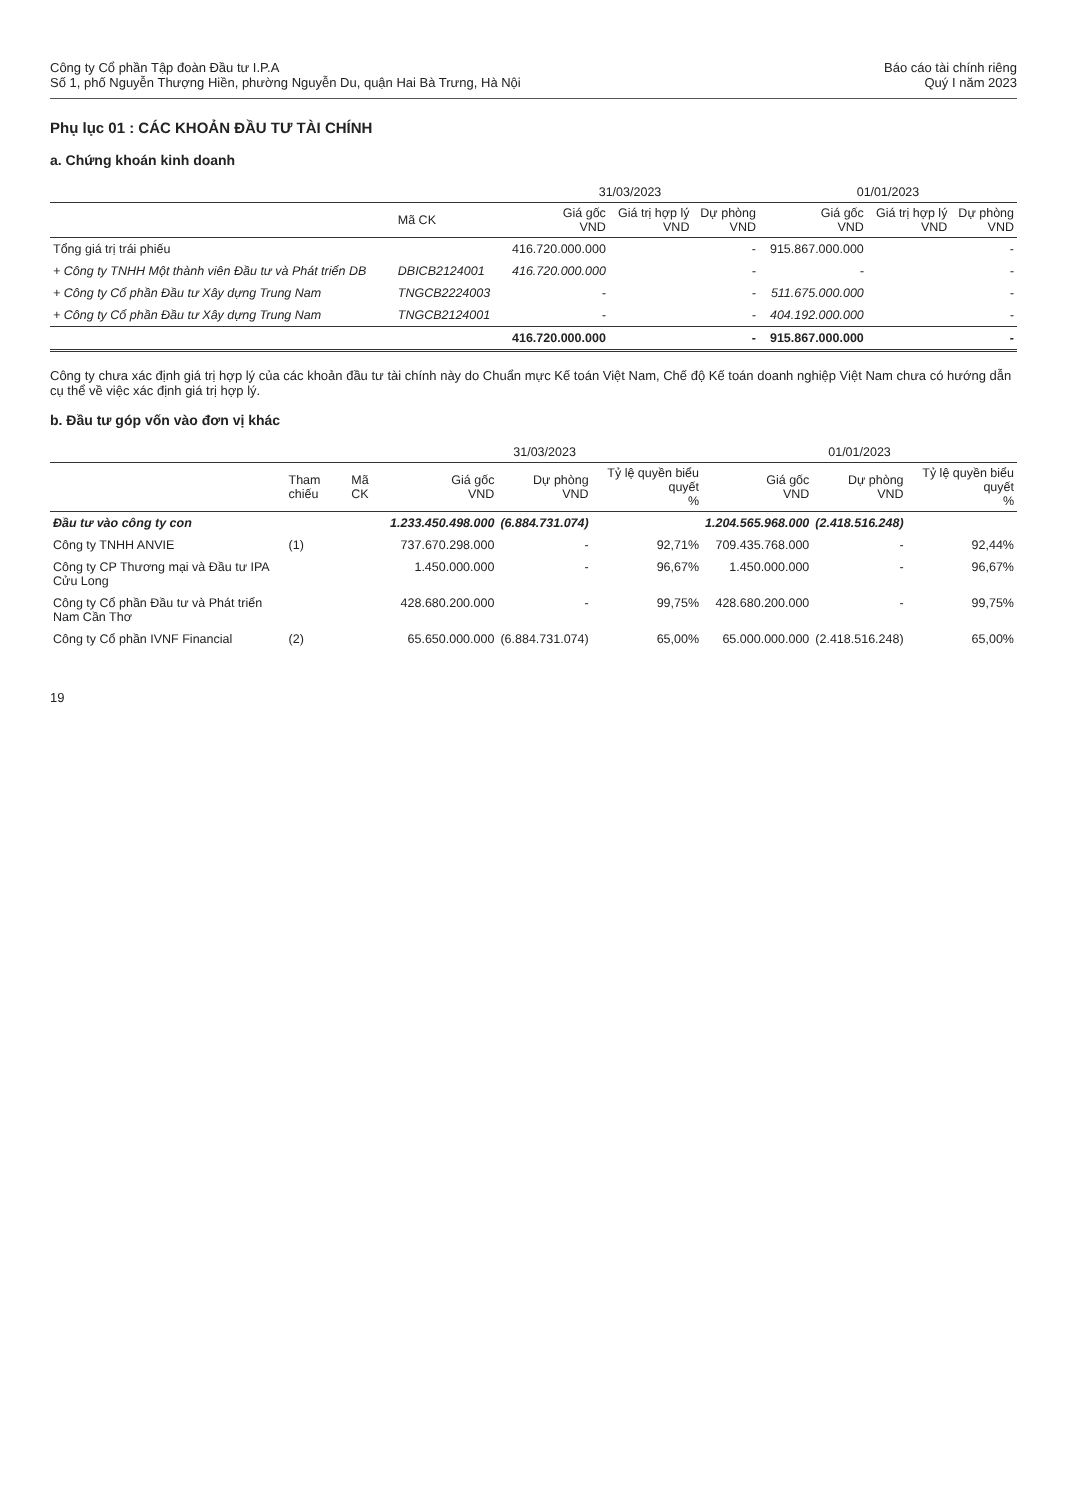Công ty Cổ phần Tập đoàn Đầu tư I.P.A
Số 1, phố Nguyễn Thượng Hiền, phường Nguyễn Du, quận Hai Bà Trưng, Hà Nội
Báo cáo tài chính riêng
Quý I năm 2023
Phụ lục 01 : CÁC KHOẢN ĐẦU TƯ TÀI CHÍNH
a. Chứng khoán kinh doanh
| | | 31/03/2023 | | | 01/01/2023 | | |
| --- | --- | --- | --- | --- | --- | --- | --- |
| | Mã CK | Giá gốc VND | Giá trị hợp lý VND | Dự phòng VND | Giá gốc VND | Giá trị hợp lý VND | Dự phòng VND |
| Tổng giá trị trái phiếu | | 416.720.000.000 | | - | 915.867.000.000 | | - |
| + Công ty TNHH Một thành viên Đầu tư và Phát triển DB | DBICB2124001 | 416.720.000.000 | | - | - | | - |
| + Công ty Cổ phần Đầu tư Xây dựng Trung Nam | TNGCB2224003 | - | | - | 511.675.000.000 | | - |
| + Công ty Cổ phần Đầu tư Xây dựng Trung Nam | TNGCB2124001 | - | | - | 404.192.000.000 | | - |
| | | 416.720.000.000 | | - | 915.867.000.000 | | - |
Công ty chưa xác định giá trị hợp lý của các khoản đầu tư tài chính này do Chuẩn mực Kế toán Việt Nam, Chế độ Kế toán doanh nghiệp Việt Nam chưa có hướng dẫn cụ thể về việc xác định giá trị hợp lý.
b. Đầu tư góp vốn vào đơn vị khác
| | | | 31/03/2023 | | | 01/01/2023 | | |
| --- | --- | --- | --- | --- | --- | --- | --- | --- |
| | Tham chiếu | Mã CK | Giá gốc VND | Dự phòng VND | Tỷ lệ quyền biểu quyết % | Giá gốc VND | Dự phòng VND | Tỷ lệ quyền biểu quyết % |
| Đầu tư vào công ty con | | | 1.233.450.498.000 | (6.884.731.074) | | 1.204.565.968.000 | (2.418.516.248) | |
| Công ty TNHH ANVIE | (1) | | 737.670.298.000 | - | 92,71% | 709.435.768.000 | - | 92,44% |
| Công ty CP Thương mại và Đầu tư IPA Cửu Long | | | 1.450.000.000 | - | 96,67% | 1.450.000.000 | - | 96,67% |
| Công ty Cổ phần Đầu tư và Phát triển Nam Cần Thơ | | | 428.680.200.000 | - | 99,75% | 428.680.200.000 | - | 99,75% |
| Công ty Cổ phần IVNF Financial | (2) | | 65.650.000.000 | (6.884.731.074) | 65,00% | 65.000.000.000 | (2.418.516.248) | 65,00% |
19